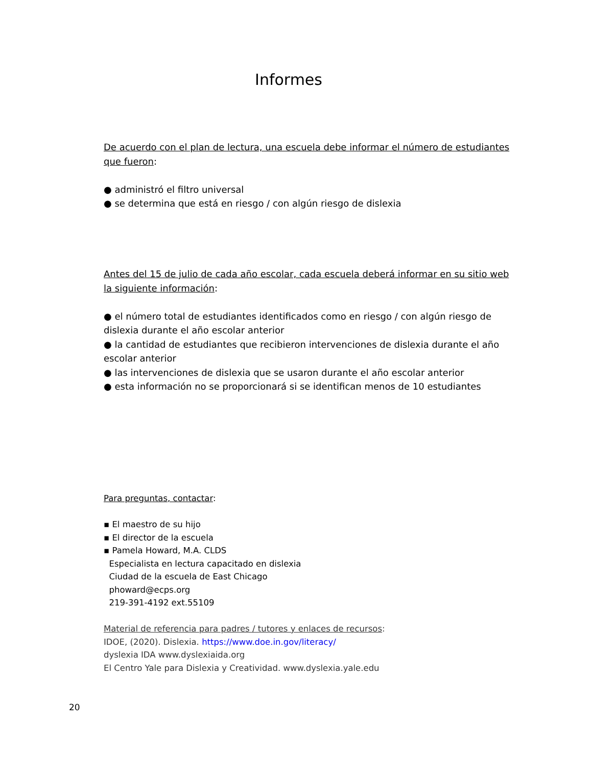Informes
De acuerdo con el plan de lectura, una escuela debe informar el número de estudiantes que fueron:
● administró el filtro universal
● se determina que está en riesgo / con algún riesgo de dislexia
Antes del 15 de julio de cada año escolar, cada escuela deberá informar en su sitio web la siguiente información:
● el número total de estudiantes identificados como en riesgo / con algún riesgo de dislexia durante el año escolar anterior
● la cantidad de estudiantes que recibieron intervenciones de dislexia durante el año escolar anterior
● las intervenciones de dislexia que se usaron durante el año escolar anterior
● esta información no se proporcionará si se identifican menos de 10 estudiantes
Para preguntas, contactar:
▪ El maestro de su hijo
▪ El director de la escuela
▪ Pamela Howard, M.A. CLDS
Especialista en lectura capacitado en dislexia
Ciudad de la escuela de East Chicago
phoward@ecps.org
219-391-4192 ext.55109
Material de referencia para padres / tutores y enlaces de recursos:
IDOE, (2020). Dislexia. https://www.doe.in.gov/literacy/
dyslexia IDA www.dyslexiaida.org
El Centro Yale para Dislexia y Creatividad. www.dyslexia.yale.edu
20